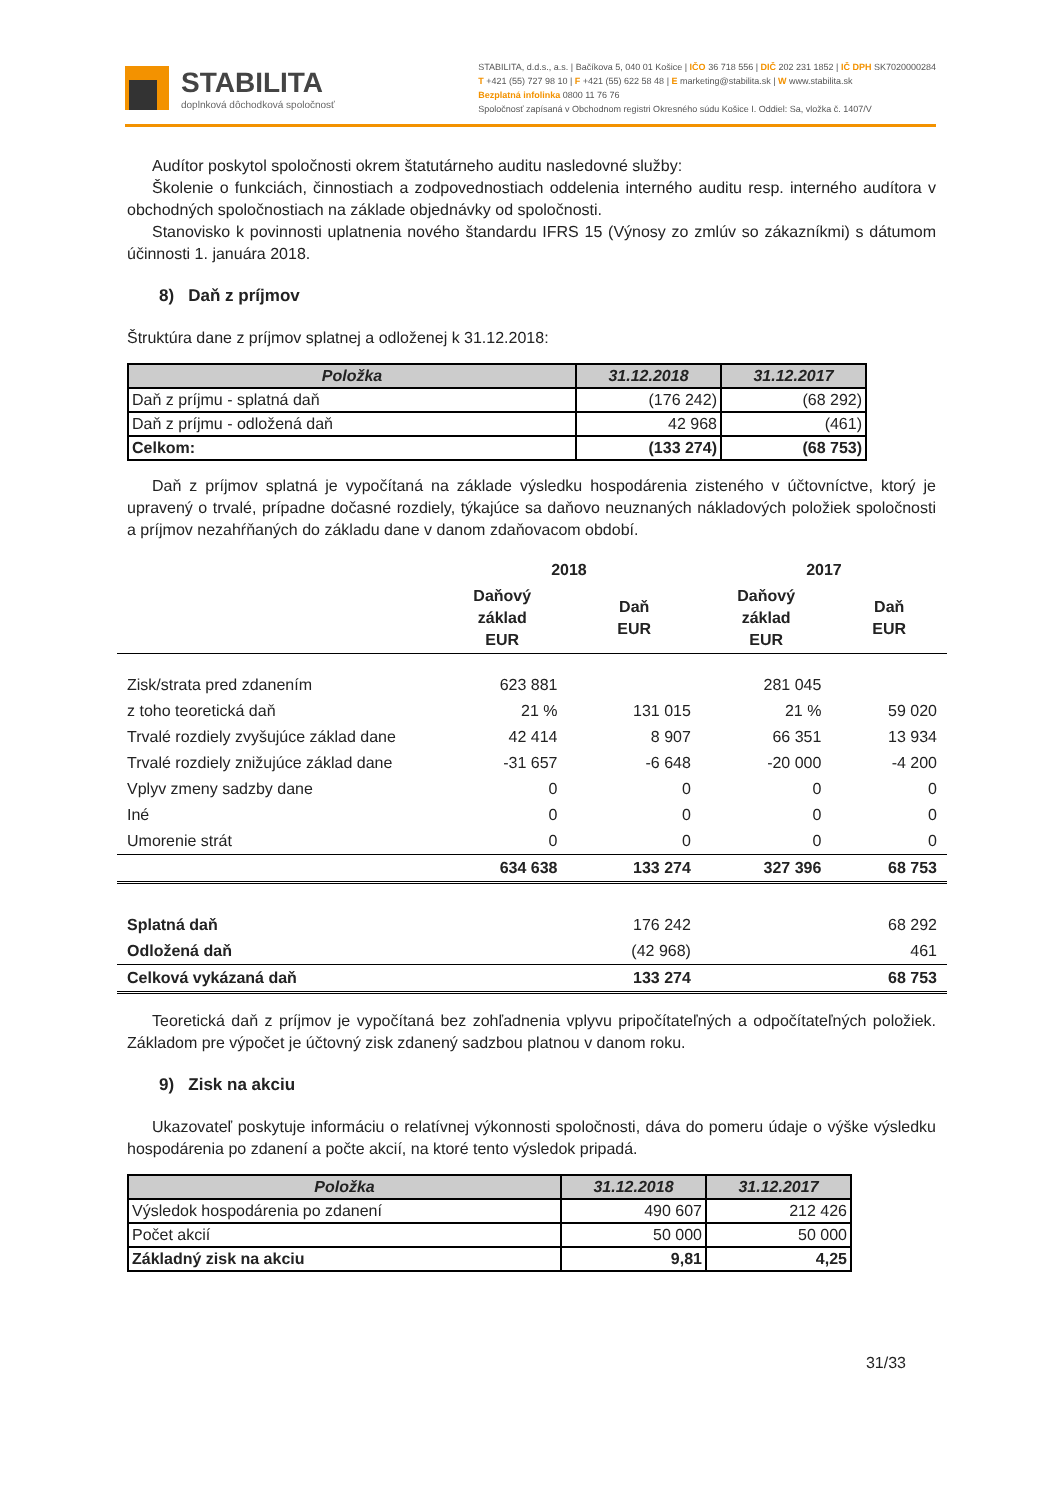STABILITA
doplnková dôchodková spoločnosť
STABILITA, d.d.s., a.s. | Bačíkova 5, 040 01 Košice | IČO 36 718 556 | DIČ 202 231 1852 | IČ DPH SK7020000284
T +421 (55) 727 98 10 | F +421 (55) 622 58 48 | E marketing@stabilita.sk | W www.stabilita.sk
Bezplatná infolinka 0800 11 76 76
Spoločnosť zapísaná v Obchodnom registri Okresného súdu Košice I. Oddiel: Sa, vložka č. 1407/V
Audítor poskytol spoločnosti okrem štatutárneho auditu nasledovné služby:
Školenie o funkciách, činnostiach a zodpovednostiach oddelenia interného auditu resp. interného audítora v obchodných spoločnostiach na základe objednávky od spoločnosti.
Stanovisko k povinnosti uplatnenia nového štandardu IFRS 15 (Výnosy zo zmlúv so zákazníkmi) s dátumom účinnosti 1. januára 2018.
8) Daň z príjmov
Štruktúra dane z príjmov splatnej a odloženej k 31.12.2018:
| Položka | 31.12.2018 | 31.12.2017 |
| --- | --- | --- |
| Daň z príjmu - splatná daň | (176 242) | (68 292) |
| Daň z príjmu - odložená daň | 42 968 | (461) |
| Celkom: | (133 274) | (68 753) |
Daň z príjmov splatná je vypočítaná na základe výsledku hospodárenia zisteného v účtovníctve, ktorý je upravený o trvalé, prípadne dočasné rozdiely, týkajúce sa daňovo neuznaných nákladových položiek spoločnosti a príjmov nezahŕňaných do základu dane v danom zdaňovacom období.
| | 2018 | | 2017 | |
| --- | --- | --- | --- | --- |
| | Daňový základ EUR | Daň EUR | Daňový základ EUR | Daň EUR |
| Zisk/strata pred zdanením | 623 881 | | 281 045 | |
| z toho teoretická daň | 21 % | 131 015 | 21 % | 59 020 |
| Trvalé rozdiely zvyšujúce základ dane | 42 414 | 8 907 | 66 351 | 13 934 |
| Trvalé rozdiely znižujúce základ dane | -31 657 | -6 648 | -20 000 | -4 200 |
| Vplyv zmeny sadzby dane | 0 | 0 | 0 | 0 |
| Iné | 0 | 0 | 0 | 0 |
| Umorenie strát | 0 | 0 | 0 | 0 |
| | 634 638 | 133 274 | 327 396 | 68 753 |
| Splatná daň | | 176 242 | | 68 292 |
| Odložená daň | | (42 968) | | 461 |
| Celková vykázaná daň | | 133 274 | | 68 753 |
Teoretická daň z príjmov je vypočítaná bez zohľadnenia vplyvu pripočítateľných a odpočítateľných položiek. Základom pre výpočet je účtovný zisk zdanený sadzbou platnou v danom roku.
9) Zisk na akciu
Ukazovateľ poskytuje informáciu o relatívnej výkonnosti spoločnosti, dáva do pomeru údaje o výške výsledku hospodárenia po zdanení a počte akcií, na ktoré tento výsledok pripadá.
| Položka | 31.12.2018 | 31.12.2017 |
| --- | --- | --- |
| Výsledok hospodárenia po zdanení | 490 607 | 212 426 |
| Počet akcií | 50 000 | 50 000 |
| Základný zisk na akciu | 9,81 | 4,25 |
31/33